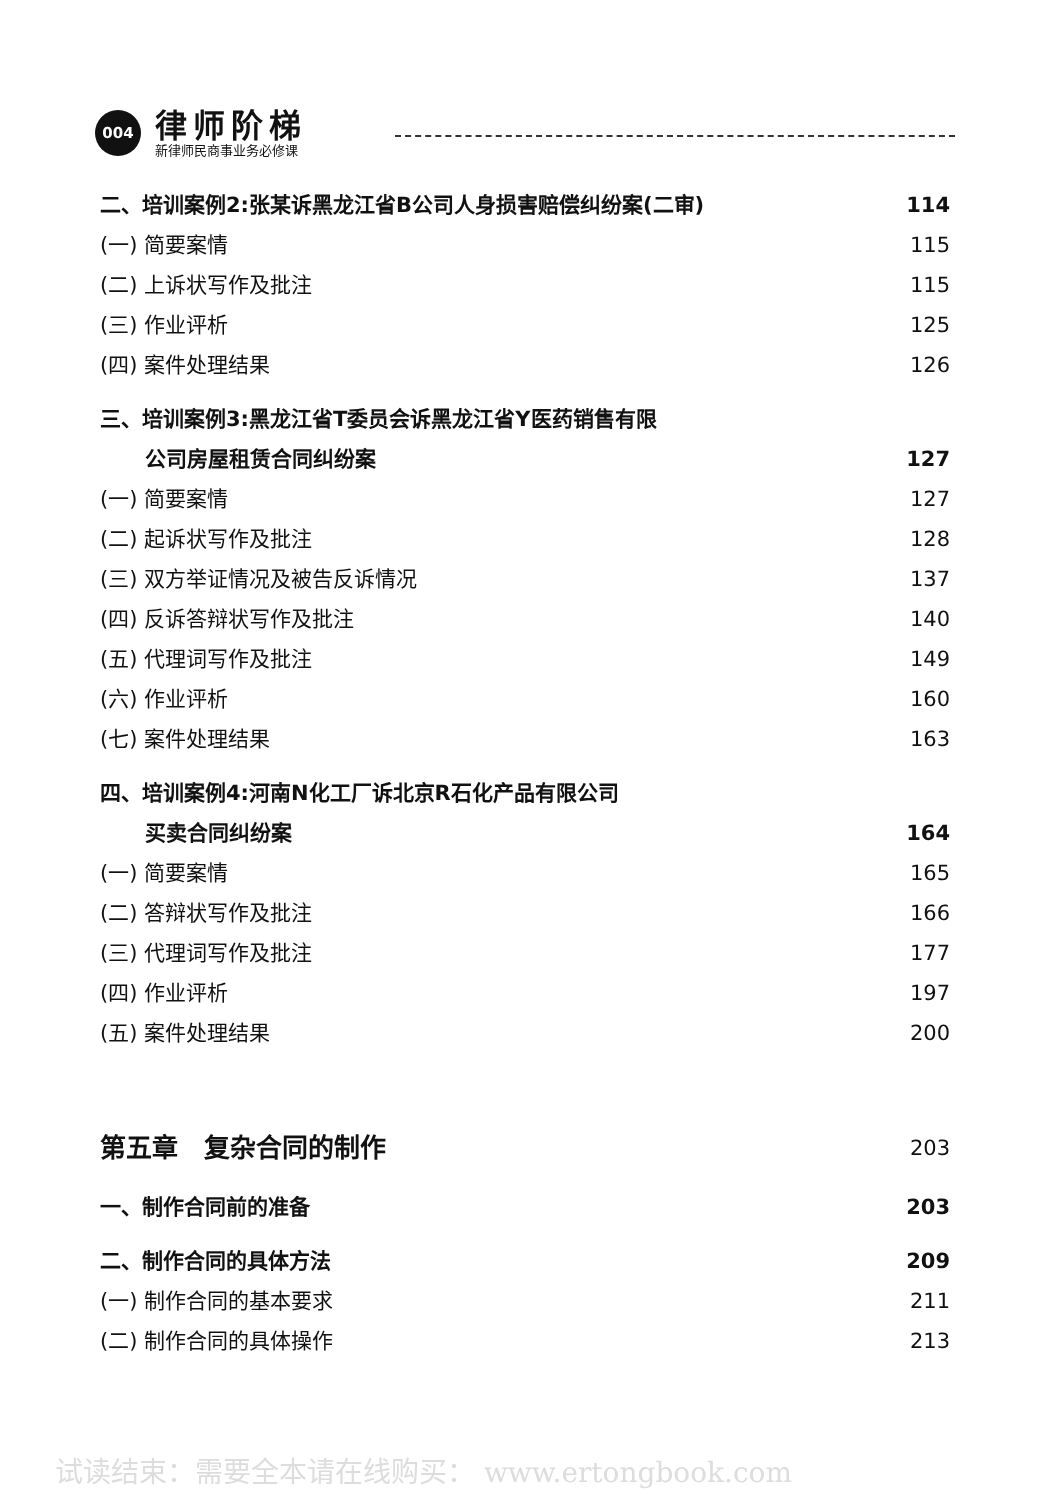004 律师阶梯
新律师民商事业务必修课
二、培训案例2:张某诉黑龙江省B公司人身损害赔偿纠纷案(二审) 114
(一) 简要案情 115
(二) 上诉状写作及批注 115
(三) 作业评析 125
(四) 案件处理结果 126
三、培训案例3:黑龙江省T委员会诉黑龙江省Y医药销售有限
公司房屋租赁合同纠纷案 127
(一) 简要案情 127
(二) 起诉状写作及批注 128
(三) 双方举证情况及被告反诉情况 137
(四) 反诉答辩状写作及批注 140
(五) 代理词写作及批注 149
(六) 作业评析 160
(七) 案件处理结果 163
四、培训案例4:河南N化工厂诉北京R石化产品有限公司
买卖合同纠纷案 164
(一) 简要案情 165
(二) 答辩状写作及批注 166
(三) 代理词写作及批注 177
(四) 作业评析 197
(五) 案件处理结果 200
第五章　复杂合同的制作 203
一、制作合同前的准备 203
二、制作合同的具体方法 209
(一) 制作合同的基本要求 211
(二) 制作合同的具体操作 213
试读结束：需要全本请在线购买： www.ertongbook.com